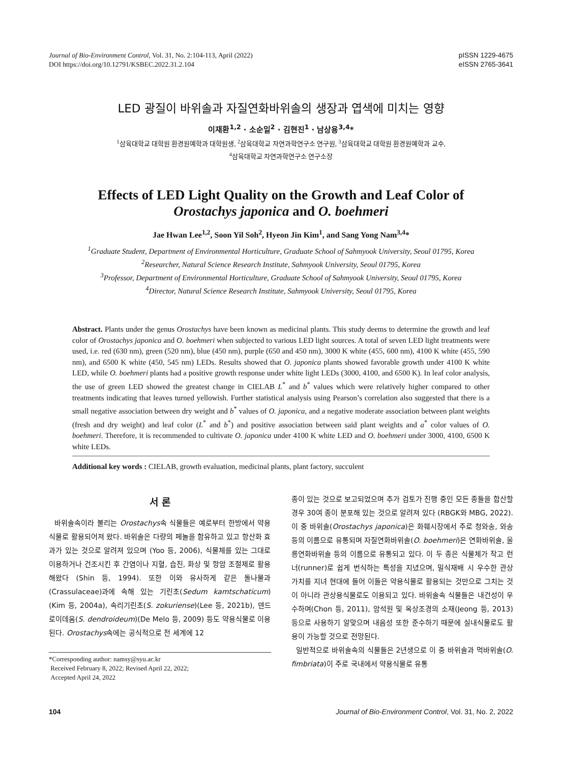Journal of Bio-Environment Control, Vol. 31, No. 2:104-113, April (2022)
DOI https://doi.org/10.12791/KSBEC.2022.31.2.104
pISSN 1229-4675
eISSN 2765-3641
LED 광질이 바위솔과 자질연화바위솔의 생장과 엽색에 미치는 영향
이재환<sup>1,2</sup> · 소순일<sup>2</sup> · 김현진<sup>1</sup> · 남상용<sup>3,4</sup>*
<sup>1</sup> 삼육대학교 대학원 환경원예학과 대학원생, <sup>2</sup>삼육대학교 자연과학연구소 연구원, <sup>3</sup>삼육대학교 대학원 환경원예학과 교수,
<sup>4</sup> 삼육대학교 자연과학연구소 연구소장
Effects of LED Light Quality on the Growth and Leaf Color of
Orostachys japonica and O. boehmeri
Jae Hwan Lee<sup>1,2</sup>, Soon Yil Soh<sup>2</sup>, Hyeon Jin Kim<sup>1</sup>, and Sang Yong Nam<sup>3,4</sup>*
<sup>1</sup> Graduate Student, Department of Environmental Horticulture, Graduate School of Sahmyook University, Seoul 01795, Korea
<sup>2</sup> Researcher, Natural Science Research Institute, Sahmyook University, Seoul 01795, Korea
<sup>3</sup> Professor, Department of Environmental Horticulture, Graduate School of Sahmyook University, Seoul 01795, Korea
<sup>4</sup> Director, Natural Science Research Institute, Sahmyook University, Seoul 01795, Korea
Abstract. Plants under the genus Orostachys have been known as medicinal plants. This study deems to determine the growth and leaf color of Orostachys japonica and O. boehmeri when subjected to various LED light sources. A total of seven LED light treatments were used, i.e. red (630 nm), green (520 nm), blue (450 nm), purple (650 and 450 nm), 3000 K white (455, 600 nm), 4100 K white (455, 590 nm), and 6500 K white (450, 545 nm) LEDs. Results showed that O. japonica plants showed favorable growth under 4100 K white LED, while O. boehmeri plants had a positive growth response under white light LEDs (3000, 4100, and 6500 K). In leaf color analysis, the use of green LED showed the greatest change in CIELAB L<sup>*</sup> and b<sup>*</sup> values which were relatively higher compared to other treatments indicating that leaves turned yellowish. Further statistical analysis using Pearson’s correlation also suggested that there is a small negative association between dry weight and b<sup>*</sup> values of O. japonica, and a negative moderate association between plant weights (fresh and dry weight) and leaf color (L<sup>*</sup> and b<sup>*</sup>) and positive association between said plant weights and a<sup>*</sup> color values of O. boehmeri. Therefore, it is recommended to cultivate O. japonica under 4100 K white LED and O. boehmeri under 3000, 4100, 6500 K white LEDs.
Additional key words : CIELAB, growth evaluation, medicinal plants, plant factory, succulent
서 론
바위솔속이라 불리는 Orostachys속 식물들은 예로부터 한방에서 약용식물로 활용되어져 왔다. 바위솔은 다량의 페놀을 함유하고 있고 항산화 효과가 있는 것으로 알려져 있으며 (Yoo 등, 2006), 식물체를 있는 그대로 이용하거나 건조시킨 후 간염이나 지혈, 습진, 화상 및 항암 조절제로 활용해왔다 (Shin 등, 1994). 또한 이와 유사하게 같은 돌나물과(Crassulaceae)과에 속해 있는 기린초(Sedum kamtschaticum)(Kim 등, 2004a), 속리기린초(S. zokuriense)(Lee 등, 2021b), 덴드로이데움(S. dendroideum)(De Melo 등, 2009) 등도 약용식물로 이용된다. Orostachys속에는 공식적으로 전 세계에 12
*Corresponding author: namsy@syu.ac.kr
Received February 8, 2022; Revised April 22, 2022;
Accepted April 24, 2022
종이 있는 것으로 보고되었으며 추가 검토가 진행 중인 모든 종들을 합산할 경우 30여 종이 분포해 있는 것으로 알려져 있다 (RBGK와 MBG, 2022). 이 중 바위솔(Orostachys japonica)은 화훼시장에서 주로 청와송, 와송 등의 이름으로 유통되며 자질연화바위솔(O. boehmeri)은 연화바위솔, 울릉연화바위솔 등의 이름으로 유통되고 있다. 이 두 종은 식물체가 작고 런너(runner)로 쉽게 번식하는 특성을 지녔으며, 밀식재배 시 우수한 관상 가치를 지녀 현대에 들어 이들은 약용식물로 활용되는 것만으로 그치는 것이 아니라 관상용식물로도 이용되고 있다. 바위솔속 식물들은 내건성이 우수하며(Chon 등, 2011), 암석원 및 옥상조경의 소재(Jeong 등, 2013) 등으로 사용하기 알맞으며 내음성 또한 준수하기 때문에 실내식물로도 활용이 가능할 것으로 전망된다.
일반적으로 바위솔속의 식물들은 2년생으로 이 중 바위솔과 먹바위솔(O. fimbriata)이 주로 국내에서 약용식물로 유통
104 Journal of Bio-Environment Control, Vol. 31, No. 2, 2022